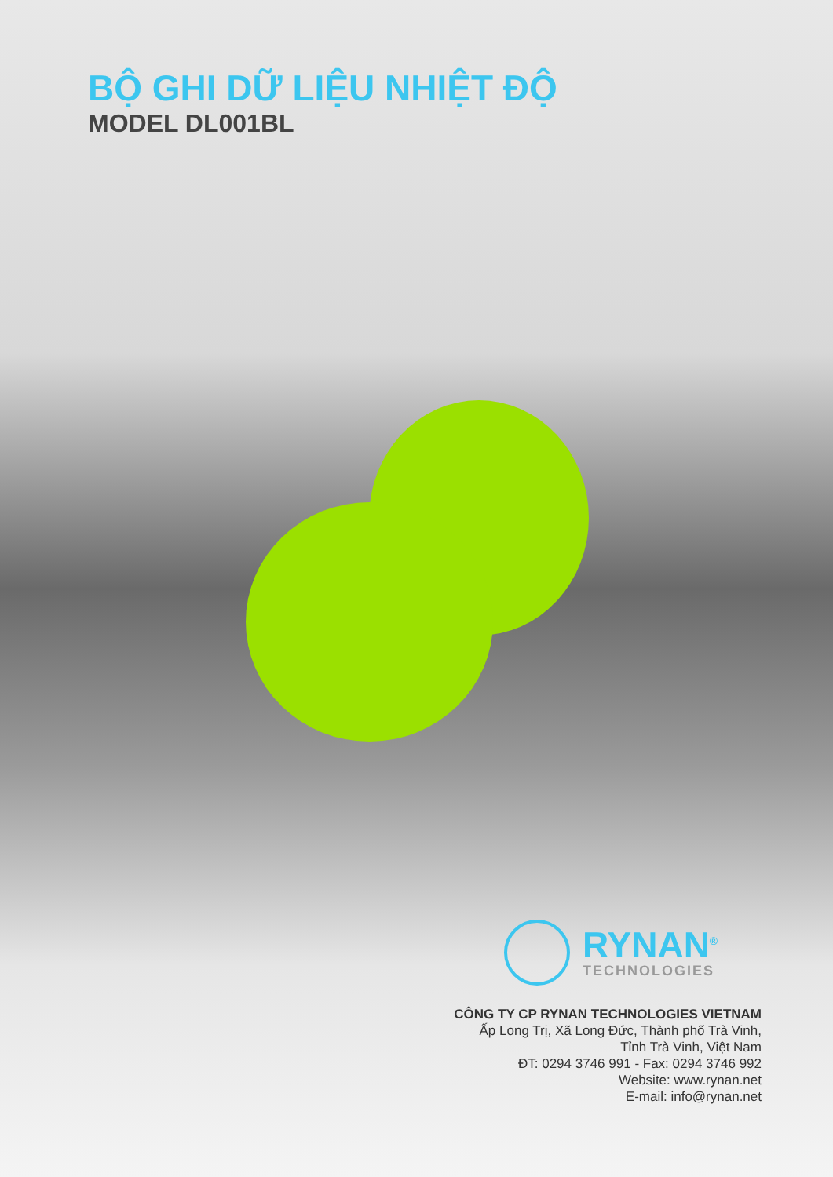BỘ GHI DỮ LIỆU NHIỆT ĐỘ
MODEL DL001BL
RYNAN<sup>®</sup>
TECHNOLOGIES
CÔNG TY CP RYNAN TECHNOLOGIES VIETNAM
Ấp Long Trị, Xã Long Đức, Thành phố Trà Vinh,
Tỉnh Trà Vinh, Việt Nam
ĐT: 0294 3746 991 - Fax: 0294 3746 992
Website: www.rynan.net
E-mail: info@rynan.net